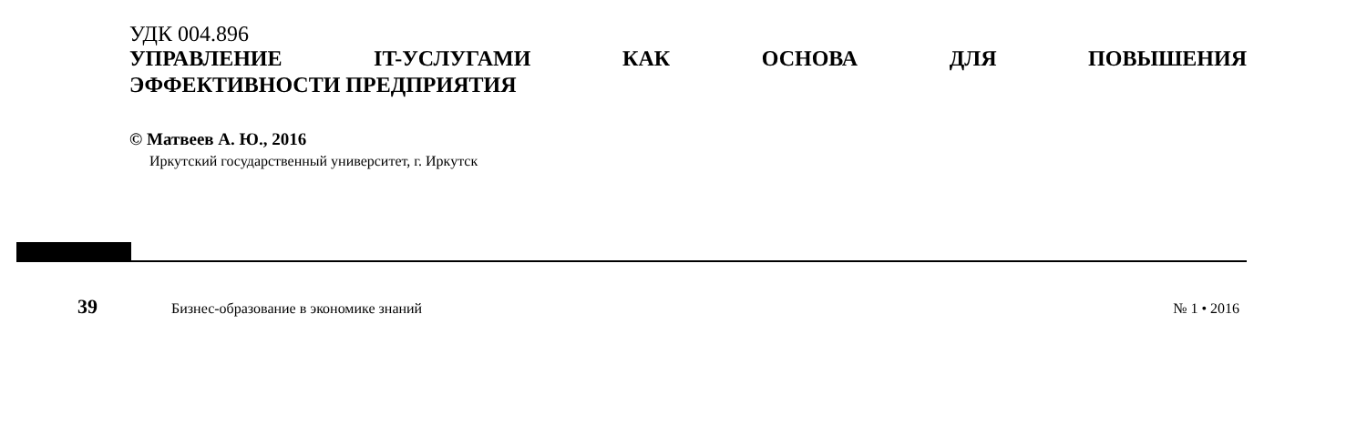УДК 004.896
УПРАВЛЕНИЕ IT-УСЛУГАМИ КАК ОСНОВА ДЛЯ ПОВЫШЕНИЯ
ЭФФЕКТИВНОСТИ ПРЕДПРИЯТИЯ
© Матвеев А. Ю., 2016
Иркутский государственный университет, г. Иркутск
39 Бизнес-образование в экономике знаний № 1 • 2016